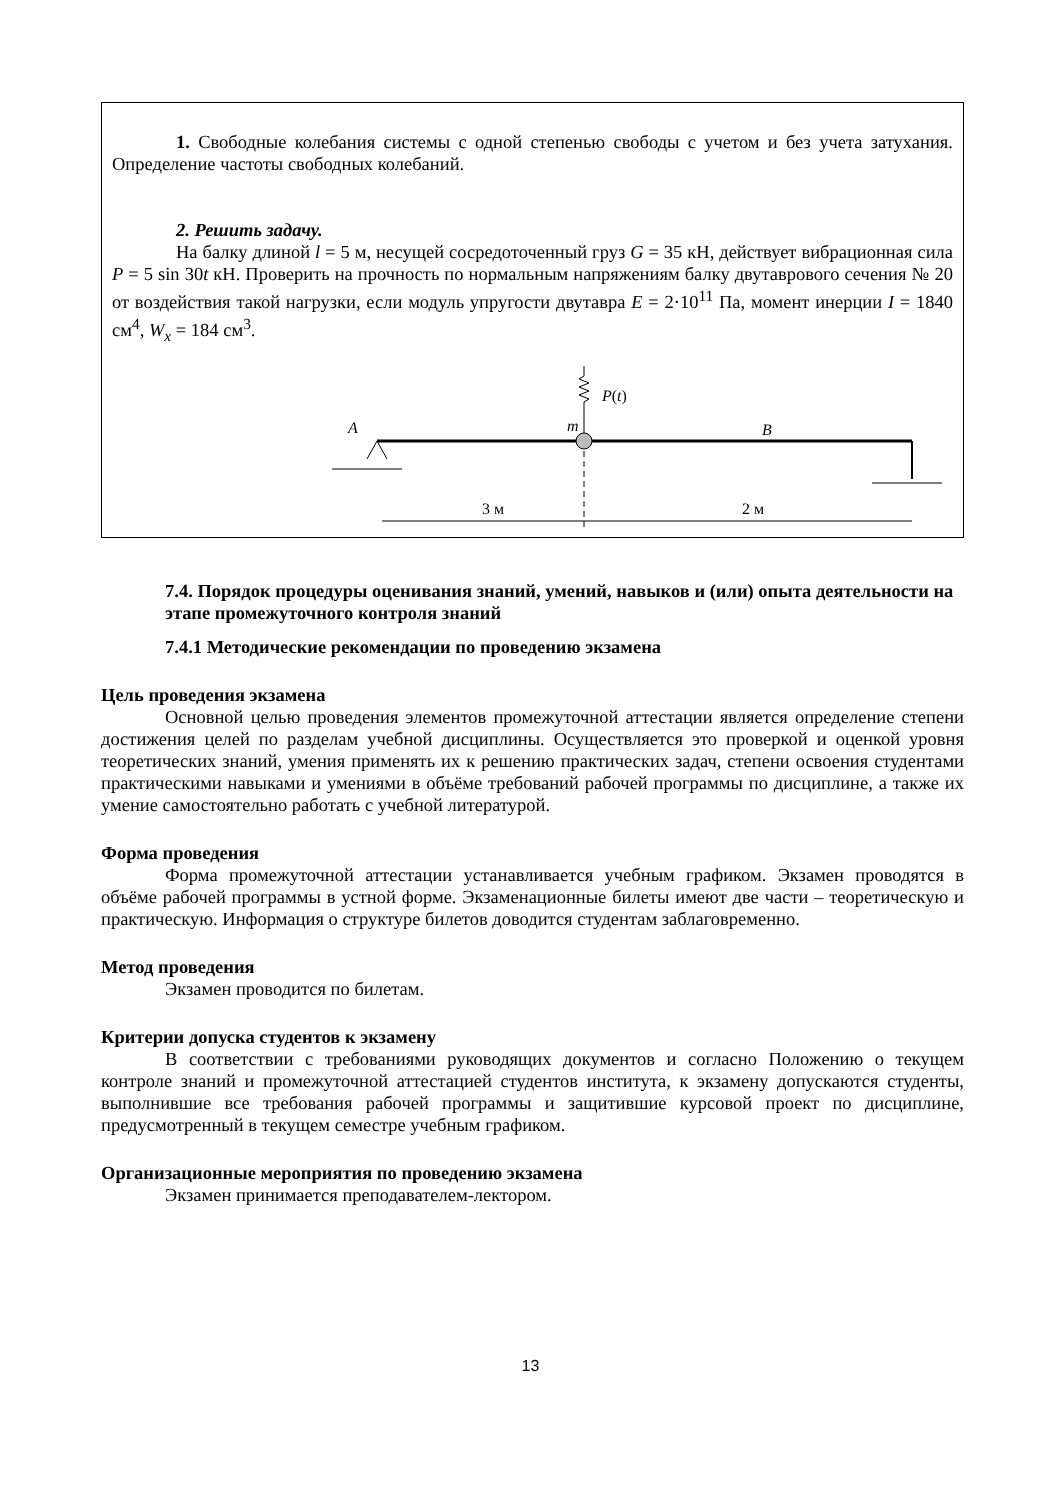1. Свободные колебания системы с одной степенью свободы с учетом и без учета затухания. Определение частоты свободных колебаний.
2. Решить задачу.
На балку длиной l = 5 м, несущей сосредоточенный груз G = 35 кН, действует вибрационная сила P = 5 sin 30t кН. Проверить на прочность по нормальным напряжениям балку двутаврового сечения № 20 от воздействия такой нагрузки, если модуль упругости двутавра E = 2·10<sup>11</sup> Па, момент инерции I = 1840 см<sup>4</sup>, W<sub>x</sub> = 184 см<sup>3</sup>.
A
m
B
P(t)
3 м
2 м
7.4. Порядок процедуры оценивания знаний, умений, навыков и (или) опыта деятельности на этапе промежуточного контроля знаний
7.4.1 Методические рекомендации по проведению экзамена
Цель проведения экзамена
Основной целью проведения элементов промежуточной аттестации является определение степени достижения целей по разделам учебной дисциплины. Осуществляется это проверкой и оценкой уровня теоретических знаний, умения применять их к решению практических задач, степени освоения студентами практическими навыками и умениями в объёме требований рабочей программы по дисциплине, а также их умение самостоятельно работать с учебной литературой.
Форма проведения
Форма промежуточной аттестации устанавливается учебным графиком. Экзамен проводятся в объёме рабочей программы в устной форме. Экзаменационные билеты имеют две части – теоретическую и практическую. Информация о структуре билетов доводится студентам заблаговременно.
Метод проведения
Экзамен проводится по билетам.
Критерии допуска студентов к экзамену
В соответствии с требованиями руководящих документов и согласно Положению о текущем контроле знаний и промежуточной аттестацией студентов института, к экзамену допускаются студенты, выполнившие все требования рабочей программы и защитившие курсовой проект по дисциплине, предусмотренный в текущем семестре учебным графиком.
Организационные мероприятия по проведению экзамена
Экзамен принимается преподавателем-лектором.
13